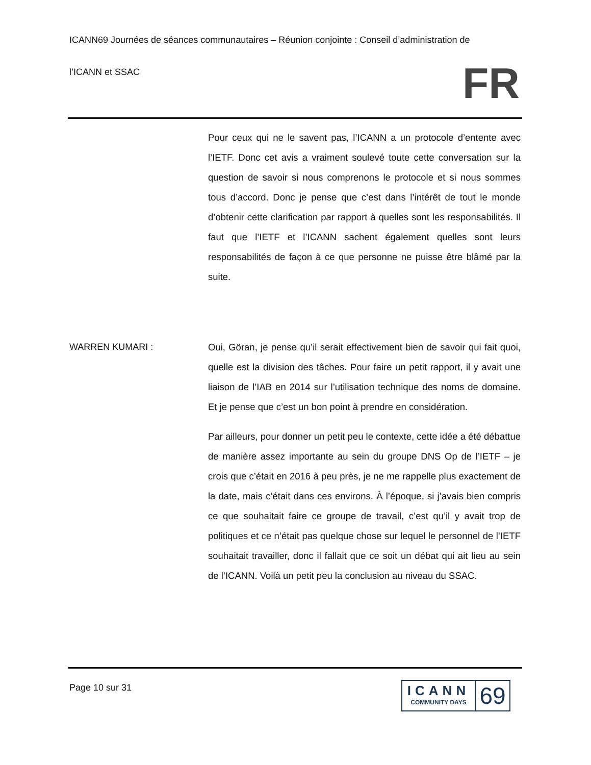ICANN69 Journées de séances communautaires – Réunion conjointe : Conseil d’administration de
l’ICANN et SSAC
FR
Pour ceux qui ne le savent pas, l’ICANN a un protocole d’entente avec l’IETF. Donc cet avis a vraiment soulevé toute cette conversation sur la question de savoir si nous comprenons le protocole et si nous sommes tous d’accord. Donc je pense que c’est dans l’intérêt de tout le monde d’obtenir cette clarification par rapport à quelles sont les responsabilités. Il faut que l’IETF et l’ICANN sachent également quelles sont leurs responsabilités de façon à ce que personne ne puisse être blâmé par la suite.
WARREN KUMARI : Oui, Göran, je pense qu’il serait effectivement bien de savoir qui fait quoi, quelle est la division des tâches. Pour faire un petit rapport, il y avait une liaison de l’IAB en 2014 sur l’utilisation technique des noms de domaine. Et je pense que c’est un bon point à prendre en considération.
Par ailleurs, pour donner un petit peu le contexte, cette idée a été débattue de manière assez importante au sein du groupe DNS Op de l’IETF – je crois que c’était en 2016 à peu près, je ne me rappelle plus exactement de la date, mais c’était dans ces environs. À l’époque, si j’avais bien compris ce que souhaitait faire ce groupe de travail, c’est qu’il y avait trop de politiques et ce n’était pas quelque chose sur lequel le personnel de l’IETF souhaitait travailler, donc il fallait que ce soit un débat qui ait lieu au sein de l’ICANN. Voilà un petit peu la conclusion au niveau du SSAC.
Page 10 sur 31
ICANN
COMMUNITY DAYS
69